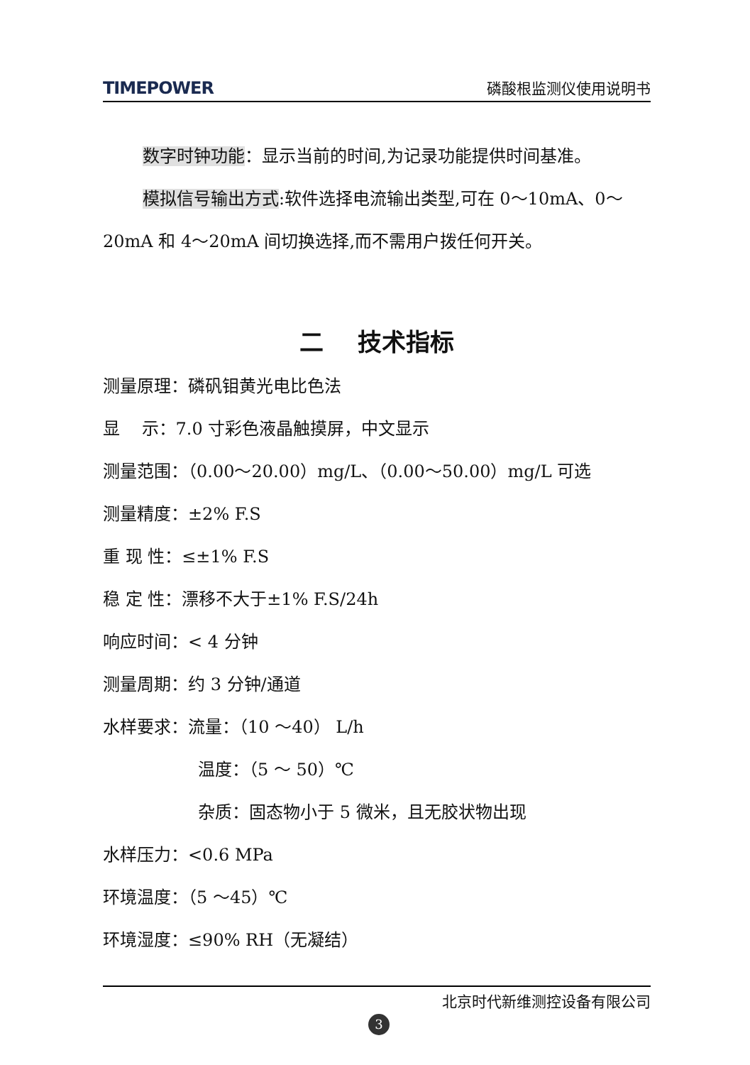TIMEPOWER 磷酸根监测仪使用说明书
数字时钟功能：显示当前的时间,为记录功能提供时间基准。
模拟信号输出方式:软件选择电流输出类型,可在 0～10mA、0～20mA 和 4～20mA 间切换选择,而不需用户拨任何开关。
二 技术指标
测量原理：磷矾钼黄光电比色法
显 示：7.0 寸彩色液晶触摸屏，中文显示
测量范围：（0.00～20.00）mg/L、（0.00～50.00）mg/L 可选
测量精度：±2% F.S
重 现 性：≤±1% F.S
稳 定 性：漂移不大于±1% F.S/24h
响应时间：< 4 分钟
测量周期：约 3 分钟/通道
水样要求：流量：（10 ～40） L/h
温度：（5 ～ 50）℃
杂质：固态物小于 5 微米，且无胶状物出现
水样压力：<0.6 MPa
环境温度：（5 ～45）℃
环境湿度：≤90% RH（无凝结）
北京时代新维测控设备有限公司
3